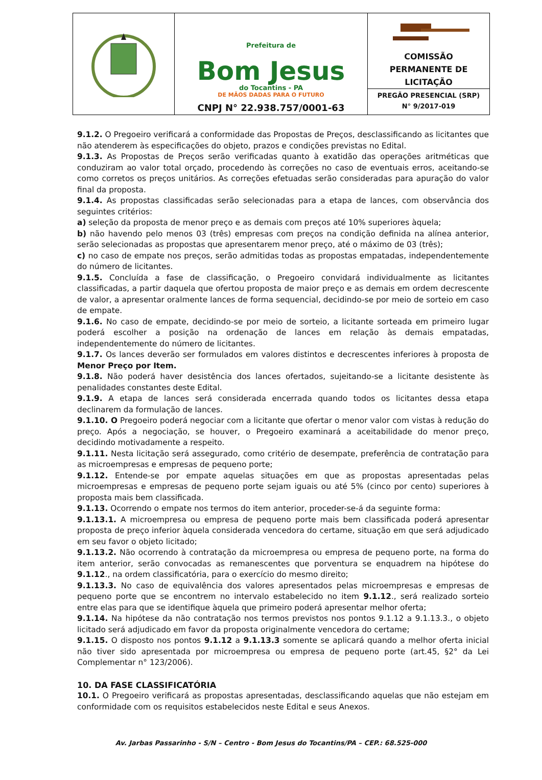Prefeitura de
Bom Jesus
do Tocantins - PA
DE MÃOS DADAS PARA O FUTURO
CNPJ N° 22.938.757/0001-63
COMISSÃO
PERMANENTE DE
LICITAÇÃO
PREGÃO PRESENCIAL (SRP)
N° 9/2017-019
9.1.2. O Pregoeiro verificará a conformidade das Propostas de Preços, desclassificando as licitantes que não atenderem às especificações do objeto, prazos e condições previstas no Edital.
9.1.3. As Propostas de Preços serão verificadas quanto à exatidão das operações aritméticas que conduziram ao valor total orçado, procedendo às correções no caso de eventuais erros, aceitando-se como corretos os preços unitários. As correções efetuadas serão consideradas para apuração do valor final da proposta.
9.1.4. As propostas classificadas serão selecionadas para a etapa de lances, com observância dos seguintes critérios:
a) seleção da proposta de menor preço e as demais com preços até 10% superiores àquela;
b) não havendo pelo menos 03 (três) empresas com preços na condição definida na alínea anterior, serão selecionadas as propostas que apresentarem menor preço, até o máximo de 03 (três);
c) no caso de empate nos preços, serão admitidas todas as propostas empatadas, independentemente do número de licitantes.
9.1.5. Concluída a fase de classificação, o Pregoeiro convidará individualmente as licitantes classificadas, a partir daquela que ofertou proposta de maior preço e as demais em ordem decrescente de valor, a apresentar oralmente lances de forma sequencial, decidindo-se por meio de sorteio em caso de empate.
9.1.6. No caso de empate, decidindo-se por meio de sorteio, a licitante sorteada em primeiro lugar poderá escolher a posição na ordenação de lances em relação às demais empatadas, independentemente do número de licitantes.
9.1.7. Os lances deverão ser formulados em valores distintos e decrescentes inferiores à proposta de Menor Preço por Item.
9.1.8. Não poderá haver desistência dos lances ofertados, sujeitando-se a licitante desistente às penalidades constantes deste Edital.
9.1.9. A etapa de lances será considerada encerrada quando todos os licitantes dessa etapa declinarem da formulação de lances.
9.1.10. O Pregoeiro poderá negociar com a licitante que ofertar o menor valor com vistas à redução do preço. Após a negociação, se houver, o Pregoeiro examinará a aceitabilidade do menor preço, decidindo motivadamente a respeito.
9.1.11. Nesta licitação será assegurado, como critério de desempate, preferência de contratação para as microempresas e empresas de pequeno porte;
9.1.12. Entende-se por empate aquelas situações em que as propostas apresentadas pelas microempresas e empresas de pequeno porte sejam iguais ou até 5% (cinco por cento) superiores à proposta mais bem classificada.
9.1.13. Ocorrendo o empate nos termos do item anterior, proceder-se-á da seguinte forma:
9.1.13.1. A microempresa ou empresa de pequeno porte mais bem classificada poderá apresentar proposta de preço inferior àquela considerada vencedora do certame, situação em que será adjudicado em seu favor o objeto licitado;
9.1.13.2. Não ocorrendo à contratação da microempresa ou empresa de pequeno porte, na forma do item anterior, serão convocadas as remanescentes que porventura se enquadrem na hipótese do 9.1.12., na ordem classificatória, para o exercício do mesmo direito;
9.1.13.3. No caso de equivalência dos valores apresentados pelas microempresas e empresas de pequeno porte que se encontrem no intervalo estabelecido no item 9.1.12., será realizado sorteio entre elas para que se identifique àquela que primeiro poderá apresentar melhor oferta;
9.1.14. Na hipótese da não contratação nos termos previstos nos pontos 9.1.12 a 9.1.13.3., o objeto licitado será adjudicado em favor da proposta originalmente vencedora do certame;
9.1.15. O disposto nos pontos 9.1.12 a 9.1.13.3 somente se aplicará quando a melhor oferta inicial não tiver sido apresentada por microempresa ou empresa de pequeno porte (art.45, §2° da Lei Complementar n° 123/2006).
10. DA FASE CLASSIFICATÓRIA
10.1. O Pregoeiro verificará as propostas apresentadas, desclassificando aquelas que não estejam em conformidade com os requisitos estabelecidos neste Edital e seus Anexos.
Av. Jarbas Passarinho - S/N – Centro - Bom Jesus do Tocantins/PA – CEP.: 68.525-000